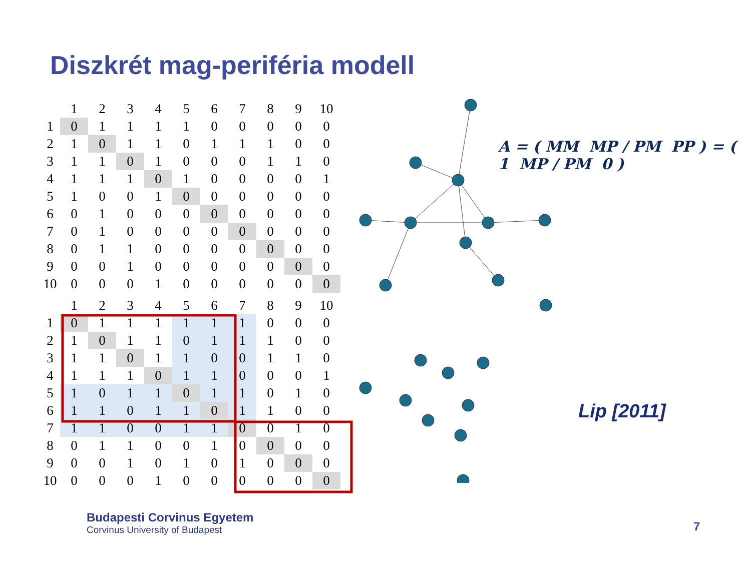Diszkrét mag-periféria modell
| | 1 | 2 | 3 | 4 | 5 | 6 | 7 | 8 | 9 | 10 |
| --- | --- | --- | --- | --- | --- | --- | --- | --- | --- | --- |
| 1 | 0 | 1 | 1 | 1 | 1 | 0 | 0 | 0 | 0 | 0 |
| 2 | 1 | 0 | 1 | 1 | 0 | 1 | 1 | 1 | 0 | 0 |
| 3 | 1 | 1 | 0 | 1 | 0 | 0 | 0 | 1 | 1 | 0 |
| 4 | 1 | 1 | 1 | 0 | 1 | 0 | 0 | 0 | 0 | 1 |
| 5 | 1 | 0 | 0 | 1 | 0 | 0 | 0 | 0 | 0 | 0 |
| 6 | 0 | 1 | 0 | 0 | 0 | 0 | 0 | 0 | 0 | 0 |
| 7 | 0 | 1 | 0 | 0 | 0 | 0 | 0 | 0 | 0 | 0 |
| 8 | 0 | 1 | 1 | 0 | 0 | 0 | 0 | 0 | 0 | 0 |
| 9 | 0 | 0 | 1 | 0 | 0 | 0 | 0 | 0 | 0 | 0 |
| 10 | 0 | 0 | 0 | 1 | 0 | 0 | 0 | 0 | 0 | 0 |
| | 1 | 2 | 3 | 4 | 5 | 6 | 7 | 8 | 9 | 10 |
| --- | --- | --- | --- | --- | --- | --- | --- | --- | --- | --- |
| 1 | 0 | 1 | 1 | 1 | 1 | 1 | 1 | 0 | 0 | 0 |
| 2 | 1 | 0 | 1 | 1 | 0 | 1 | 1 | 1 | 0 | 0 |
| 3 | 1 | 1 | 0 | 1 | 1 | 0 | 0 | 1 | 1 | 0 |
| 4 | 1 | 1 | 1 | 0 | 1 | 1 | 0 | 0 | 0 | 1 |
| 5 | 1 | 0 | 1 | 1 | 0 | 1 | 1 | 0 | 1 | 0 |
| 6 | 1 | 1 | 0 | 1 | 1 | 0 | 1 | 1 | 0 | 0 |
| 7 | 1 | 1 | 0 | 0 | 1 | 1 | 0 | 0 | 1 | 0 |
| 8 | 0 | 1 | 1 | 0 | 0 | 1 | 0 | 0 | 0 | 0 |
| 9 | 0 | 0 | 1 | 0 | 1 | 0 | 1 | 0 | 0 | 0 |
| 10 | 0 | 0 | 0 | 1 | 0 | 0 | 0 | 0 | 0 | 0 |
A = ( MM MP / PM PP ) = ( 1 MP / PM 0 )
Lip [2011]
Budapesti Corvinus Egyetem
Corvinus University of Budapest
7